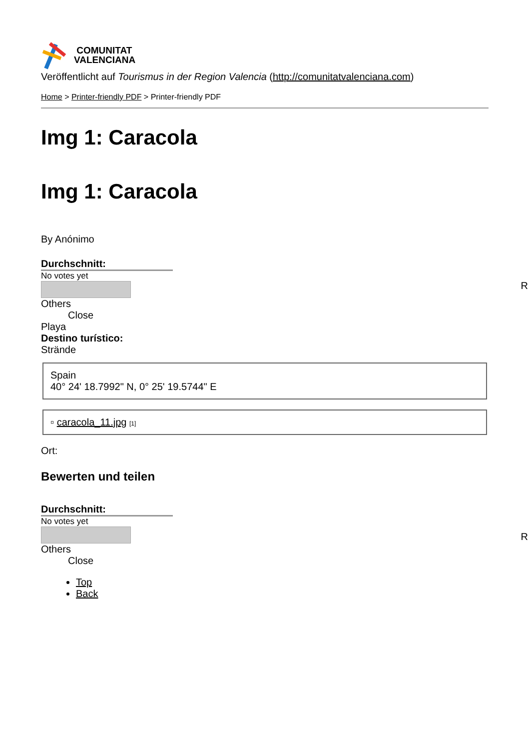COMUNITAT
VALENCIANA
Veröffentlicht auf Tourismus in der Region Valencia (http://comunitatvalenciana.com)
Home > Printer-friendly PDF > Printer-friendly PDF
Img 1: Caracola
Img 1: Caracola
By Anónimo
Durchschnitt:
No votes yet
R
Others
Close
Playa
Destino turístico:
Strände
Spain
40° 24' 18.7992" N, 0° 25' 19.5744" E
▫ caracola_11.jpg [1]
Ort:
Bewerten und teilen
Durchschnitt:
No votes yet
R
Others
Close
Top
Back